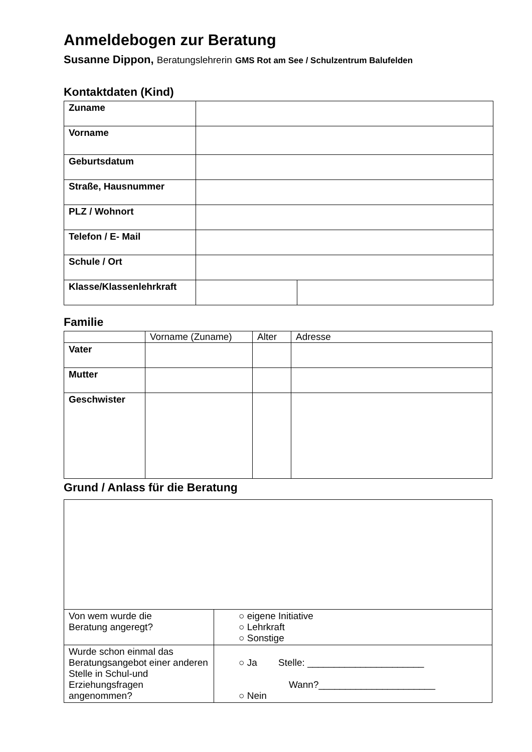Anmeldebogen zur Beratung
Susanne Dippon, Beratungslehrerin GMS Rot am See / Schulzentrum Balufelden
Kontaktdaten (Kind)
| Zuname | | |
| Vorname | | |
| Geburtsdatum | | |
| Straße, Hausnummer | | |
| PLZ / Wohnort | | |
| Telefon / E- Mail | | |
| Schule / Ort | | |
| Klasse/Klassenlehrkraft | | |
Familie
| | Vorname (Zuname) | Alter | Adresse |
| --- | --- | --- | --- |
| Vater | | | |
| Mutter | | | |
| Geschwister | | | |
Grund / Anlass für die Beratung
| Von wem wurde die Beratung angeregt? | ○ eigene Initiative ○ Lehrkraft ○ Sonstige |
| Wurde schon einmal das Beratungsangebot einer anderen Stelle in Schul-und Erziehungsfragen angenommen? | ○ Ja Stelle: ______________________ Wann?______________________ ○ Nein |